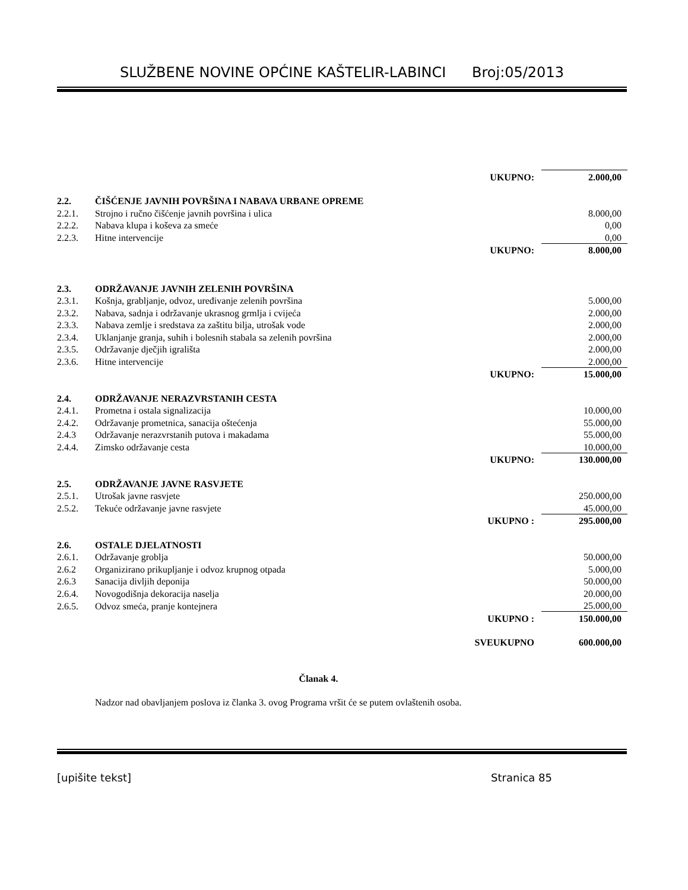SLUŽBENE NOVINE OPĆINE KAŠTELIR-LABINCI Broj:05/2013
| | | UKUPNO: | 2.000,00 |
| 2.2. | ČIŠĆENJE JAVNIH POVRŠINA I NABAVA URBANE OPREME | | |
| 2.2.1. | Strojno i ručno čišćenje javnih površina i ulica | | 8.000,00 |
| 2.2.2. | Nabava klupa i koševa za smeće | | 0,00 |
| 2.2.3. | Hitne intervencije | | 0,00 |
| | | UKUPNO: | 8.000,00 |
| 2.3. | ODRŽAVANJE JAVNIH ZELENIH POVRŠINA | | |
| 2.3.1. | Košnja, grabljanje, odvoz, uređivanje zelenih površina | | 5.000,00 |
| 2.3.2. | Nabava, sadnja i održavanje ukrasnog grmlja i cvijeća | | 2.000,00 |
| 2.3.3. | Nabava zemlje i sredstava za zaštitu bilja, utrošak vode | | 2.000,00 |
| 2.3.4. | Uklanjanje granja, suhih i bolesnih stabala sa zelenih površina | | 2.000,00 |
| 2.3.5. | Održavanje dječjih igrališta | | 2.000,00 |
| 2.3.6. | Hitne intervencije | | 2.000,00 |
| | | UKUPNO: | 15.000,00 |
| 2.4. | ODRŽAVANJE NERAZVRSTANIH CESTA | | |
| 2.4.1. | Prometna i ostala signalizacija | | 10.000,00 |
| 2.4.2. | Održavanje prometnica, sanacija oštećenja | | 55.000,00 |
| 2.4.3 | Održavanje nerazvrstanih putova i makadama | | 55.000,00 |
| 2.4.4. | Zimsko održavanje cesta | | 10.000,00 |
| | | UKUPNO: | 130.000,00 |
| 2.5. | ODRŽAVANJE JAVNE RASVJETE | | |
| 2.5.1. | Utrošak javne rasvjete | | 250.000,00 |
| 2.5.2. | Tekuće održavanje javne rasvjete | | 45.000,00 |
| | | UKUPNO : | 295.000,00 |
| 2.6. | OSTALE DJELATNOSTI | | |
| 2.6.1. | Održavanje groblja | | 50.000,00 |
| 2.6.2 | Organizirano prikupljanje i odvoz krupnog otpada | | 5.000,00 |
| 2.6.3 | Sanacija divljih deponija | | 50.000,00 |
| 2.6.4. | Novogodišnja dekoracija naselja | | 20.000,00 |
| 2.6.5. | Odvoz smeća, pranje kontejnera | | 25.000,00 |
| | | UKUPNO : | 150.000,00 |
| | | SVEUKUPNO | 600.000,00 |
| Članak 4. | | | |
| | Nadzor nad obavljanjem poslova iz članka 3. ovog Programa vršit će se putem ovlaštenih osoba. | | |
[upišite tekst] Stranica 85